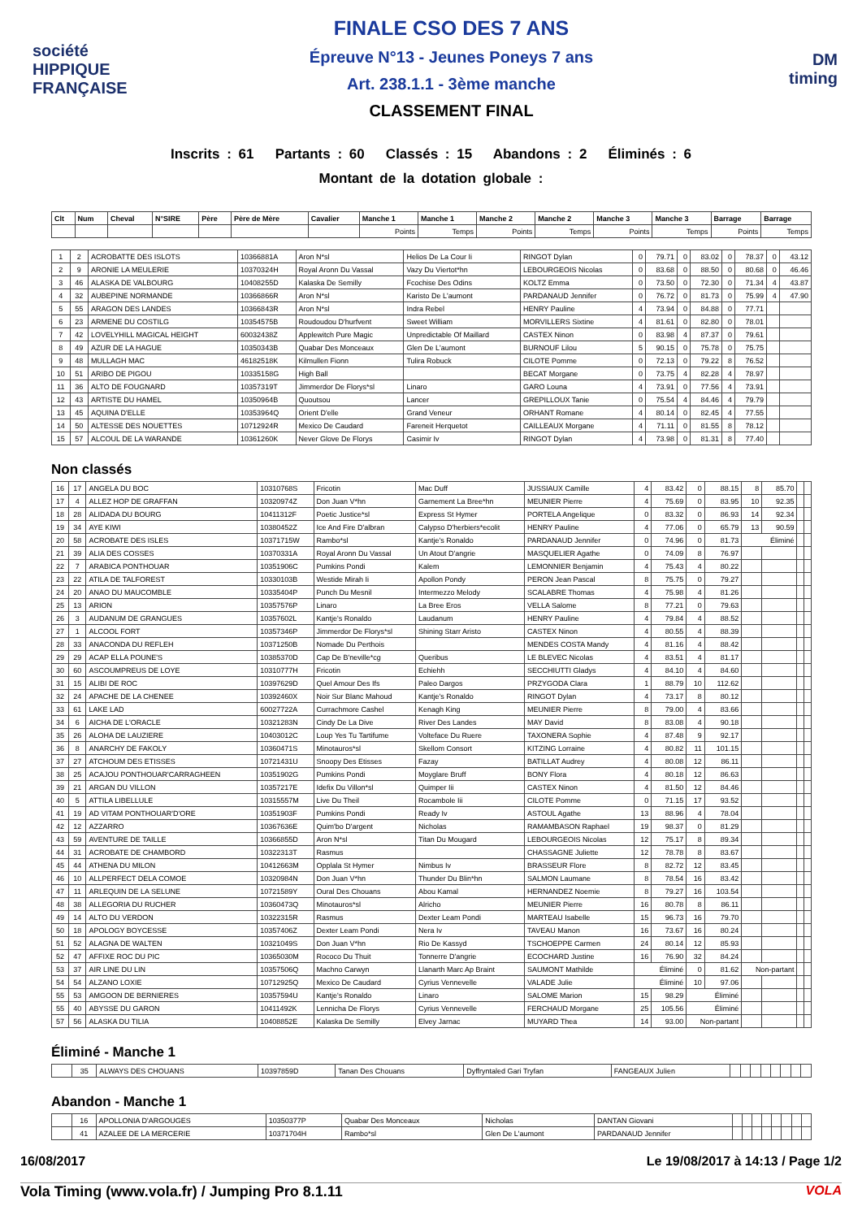société
HIPPIQUE
FRANÇAISE
FINALE CSO DES 7 ANS
Épreuve N°13 - Jeunes Poneys 7 ans
Art. 238.1.1 - 3ème manche
CLASSEMENT FINAL
DM
timing
Inscrits : 61 Partants : 60 Classés : 15 Abandons : 2 Éliminés : 6
Montant de la dotation globale :
| Clt | Num | Cheval | N°SIRE | Père | Père de Mère | Cavalier | Manche 1 | Manche 1 | Manche 2 | Manche 2 | Manche 3 | Manche 3 | Barrage | Barrage |
| --- | --- | --- | --- | --- | --- | --- | --- | --- | --- | --- | --- | --- | --- | --- |
| | | | | | | | Points | Temps | Points | Temps | Points | Temps | Points | Temps |
| 1 | 2 | ACROBATTE DES ISLOTS | 10366881A | Aron N*sl | Helios De La Cour Ii | RINGOT Dylan | 0 | 79.71 | 0 | 83.02 | 0 | 78.37 | 0 | 43.12 |
| 2 | 9 | ARONIE LA MEULERIE | 10370324H | Royal Aronn Du Vassal | Vazy Du Viertot*hn | LEBOURGEOIS Nicolas | 0 | 83.68 | 0 | 88.50 | 0 | 80.68 | 0 | 46.46 |
| 3 | 46 | ALASKA DE VALBOURG | 10408255D | Kalaska De Semilly | Fcochise Des Odins | KOLTZ Emma | 0 | 73.50 | 0 | 72.30 | 0 | 71.34 | 4 | 43.87 |
| 4 | 32 | AUBEPINE NORMANDE | 10366866R | Aron N*sl | Karisto De L'aumont | PARDANAUD Jennifer | 0 | 76.72 | 0 | 81.73 | 0 | 75.99 | 4 | 47.90 |
| 5 | 55 | ARAGON DES LANDES | 10366843R | Aron N*sl | Indra Rebel | HENRY Pauline | 4 | 73.94 | 0 | 84.88 | 0 | 77.71 | | |
| 6 | 23 | ARMENE DU COSTILG | 10354575B | Roudoudou D'hurfvent | Sweet William | MORVILLERS Sixtine | 4 | 81.61 | 0 | 82.80 | 0 | 78.01 | | |
| 7 | 42 | LOVELYHILL MAGICAL HEIGHT | 60032438Z | Applewitch Pure Magic | Unpredictable Of Maillard | CASTEX Ninon | 0 | 83.98 | 4 | 87.37 | 0 | 79.61 | | |
| 8 | 49 | AZUR DE LA HAGUE | 10350343B | Quabar Des Monceaux | Glen De L'aumont | BURNOUF Lilou | 5 | 90.15 | 0 | 75.78 | 0 | 75.75 | | |
| 9 | 48 | MULLAGH MAC | 46182518K | Kilmullen Fionn | Tulira Robuck | CILOTE Pomme | 0 | 72.13 | 0 | 79.22 | 8 | 76.52 | | |
| 10 | 51 | ARIBO DE PIGOU | 10335158G | High Ball | | BECAT Morgane | 0 | 73.75 | 4 | 82.28 | 4 | 78.97 | | |
| 11 | 36 | ALTO DE FOUGNARD | 10357319T | Jimmerdor De Florys*sl | Linaro | GARO Louna | 4 | 73.91 | 0 | 77.56 | 4 | 73.91 | | |
| 12 | 43 | ARTISTE DU HAMEL | 10350964B | Quoutsou | Lancer | GREPILLOUX Tanie | 0 | 75.54 | 4 | 84.46 | 4 | 79.79 | | |
| 13 | 45 | AQUINA D'ELLE | 10353964Q | Orient D'elle | Grand Veneur | ORHANT Romane | 4 | 80.14 | 0 | 82.45 | 4 | 77.55 | | |
| 14 | 50 | ALTESSE DES NOUETTES | 10712924R | Mexico De Caudard | Fareneit Herquetot | CAILLEAUX Morgane | 4 | 71.11 | 0 | 81.55 | 8 | 78.12 | | |
| 15 | 57 | ALCOUL DE LA WARANDE | 10361260K | Never Glove De Florys | Casimir Iv | RINGOT Dylan | 4 | 73.98 | 0 | 81.31 | 8 | 77.40 | | |
Non classés
| 16 | 17 | ANGELA DU BOC | 10310768S | Fricotin | Mac Duff | JUSSIAUX Camille | 4 | 83.42 | 0 | 88.15 | 8 | 85.70 | | |
| 17 | 4 | ALLEZ HOP DE GRAFFAN | 10320974Z | Don Juan V*hn | Garnement La Bree*hn | MEUNIER Pierre | 4 | 75.69 | 0 | 83.95 | 10 | 92.35 | | |
| 18 | 28 | ALIDADA DU BOURG | 10411312F | Poetic Justice*sl | Express St Hymer | PORTELA Angelique | 0 | 83.32 | 0 | 86.93 | 14 | 92.34 | | |
| 19 | 34 | AYE KIWI | 10380452Z | Ice And Fire D'albran | Calypso D'herbiers*ecolit | HENRY Pauline | 4 | 77.06 | 0 | 65.79 | 13 | 90.59 | | |
| 20 | 58 | ACROBATE DES ISLES | 10371715W | Rambo*sl | Kantje's Ronaldo | PARDANAUD Jennifer | 0 | 74.96 | 0 | 81.73 | Éliminé | | | |
| 21 | 39 | ALIA DES COSSES | 10370331A | Royal Aronn Du Vassal | Un Atout D'angrie | MASQUELIER Agathe | 0 | 74.09 | 8 | 76.97 | | | | |
| 22 | 7 | ARABICA PONTHOUAR | 10351906C | Pumkins Pondi | Kalem | LEMONNIER Benjamin | 4 | 75.43 | 4 | 80.22 | | | | |
| 23 | 22 | ATILA DE TALFOREST | 10330103B | Westide Mirah Ii | Apollon Pondy | PERON Jean Pascal | 8 | 75.75 | 0 | 79.27 | | | | |
| 24 | 20 | ANAO DU MAUCOMBLE | 10335404P | Punch Du Mesnil | Intermezzo Melody | SCALABRE Thomas | 4 | 75.98 | 4 | 81.26 | | | | |
| 25 | 13 | ARION | 10357576P | Linaro | La Bree Eros | VELLA Salome | 8 | 77.21 | 0 | 79.63 | | | | |
| 26 | 3 | AUDANUM DE GRANGUES | 10357602L | Kantje's Ronaldo | Laudanum | HENRY Pauline | 4 | 79.84 | 4 | 88.52 | | | | |
| 27 | 1 | ALCOOL FORT | 10357346P | Jimmerdor De Florys*sl | Shining Starr Aristo | CASTEX Ninon | 4 | 80.55 | 4 | 88.39 | | | | |
| 28 | 33 | ANACONDA DU REFLEH | 10371250B | Nomade Du Perthois | | MENDES COSTA Mandy | 4 | 81.16 | 4 | 88.42 | | | | |
| 29 | 29 | ACAP ELLA POUNE'S | 10385370D | Cap De B'neville*cg | Queribus | LE BLEVEC Nicolas | 4 | 83.51 | 4 | 81.17 | | | | |
| 30 | 60 | ASCOUMPREUS DE LOYE | 10310777H | Fricotin | Echiehh | SECCHIUTTI Gladys | 4 | 84.10 | 4 | 84.60 | | | | |
| 31 | 15 | ALIBI DE ROC | 10397629D | Quel Amour Des Ifs | Paleo Dargos | PRZYGODA Clara | 1 | 88.79 | 10 | 112.62 | | | | |
| 32 | 24 | APACHE DE LA CHENEE | 10392460X | Noir Sur Blanc Mahoud | Kantje's Ronaldo | RINGOT Dylan | 4 | 73.17 | 8 | 80.12 | | | | |
| 33 | 61 | LAKE LAD | 60027722A | Currachmore Cashel | Kenagh King | MEUNIER Pierre | 8 | 79.00 | 4 | 83.66 | | | | |
| 34 | 6 | AICHA DE L'ORACLE | 10321283N | Cindy De La Dive | River Des Landes | MAY David | 8 | 83.08 | 4 | 90.18 | | | | |
| 35 | 26 | ALOHA DE LAUZIERE | 10403012C | Loup Yes Tu Tartifume | Volteface Du Ruere | TAXONERA Sophie | 4 | 87.48 | 9 | 92.17 | | | | |
| 36 | 8 | ANARCHY DE FAKOLY | 10360471S | Minotauros*sl | Skellom Consort | KITZING Lorraine | 4 | 80.82 | 11 | 101.15 | | | | |
| 37 | 27 | ATCHOUM DES ETISSES | 10721431U | Snoopy Des Etisses | Fazay | BATILLAT Audrey | 4 | 80.08 | 12 | 86.11 | | | | |
| 38 | 25 | ACAJOU PONTHOUAR'CARRAGHEEN | 10351902G | Pumkins Pondi | Moyglare Bruff | BONY Flora | 4 | 80.18 | 12 | 86.63 | | | | |
| 39 | 21 | ARGAN DU VILLON | 10357217E | Idefix Du Villon*sl | Quimper Iii | CASTEX Ninon | 4 | 81.50 | 12 | 84.46 | | | | |
| 40 | 5 | ATTILA LIBELLULE | 10315557M | Live Du Theil | Rocambole Iii | CILOTE Pomme | 0 | 71.15 | 17 | 93.52 | | | | |
| 41 | 19 | AD VITAM PONTHOUAR'D'ORE | 10351903F | Pumkins Pondi | Ready Iv | ASTOUL Agathe | 13 | 88.96 | 4 | 78.04 | | | | |
| 42 | 12 | AZZARRO | 10367636E | Quim'bo D'argent | Nicholas | RAMAMBASON Raphael | 19 | 98.37 | 0 | 81.29 | | | | |
| 43 | 59 | AVENTURE DE TAILLE | 10366855D | Aron N*sl | Titan Du Mougard | LEBOURGEOIS Nicolas | 12 | 75.17 | 8 | 89.34 | | | | |
| 44 | 31 | ACROBATE DE CHAMBORD | 10322313T | Rasmus | | CHASSAGNE Juliette | 12 | 78.78 | 8 | 83.67 | | | | |
| 45 | 44 | ATHENA DU MILON | 10412663M | Opplala St Hymer | Nimbus Iv | BRASSEUR Flore | 8 | 82.72 | 12 | 83.45 | | | | |
| 46 | 10 | ALLPERFECT DELA COMOE | 10320984N | Don Juan V*hn | Thunder Du Blin*hn | SALMON Laumane | 8 | 78.54 | 16 | 83.42 | | | | |
| 47 | 11 | ARLEQUIN DE LA SELUNE | 10721589Y | Oural Des Chouans | Abou Kamal | HERNANDEZ Noemie | 8 | 79.27 | 16 | 103.54 | | | | |
| 48 | 38 | ALLEGORIA DU RUCHER | 10360473Q | Minotauros*sl | Alricho | MEUNIER Pierre | 16 | 80.78 | 8 | 86.11 | | | | |
| 49 | 14 | ALTO DU VERDON | 10322315R | Rasmus | Dexter Leam Pondi | MARTEAU Isabelle | 15 | 96.73 | 16 | 79.70 | | | | |
| 50 | 18 | APOLOGY BOYCESSE | 10357406Z | Dexter Leam Pondi | Nera Iv | TAVEAU Manon | 16 | 73.67 | 16 | 80.24 | | | | |
| 51 | 52 | ALAGNA DE WALTEN | 10321049S | Don Juan V*hn | Rio De Kassyd | TSCHOEPPE Carmen | 24 | 80.14 | 12 | 85.93 | | | | |
| 52 | 47 | AFFIXE ROC DU PIC | 10365030M | Rococo Du Thuit | Tonnerre D'angrie | ECOCHARD Justine | 16 | 76.90 | 32 | 84.24 | | | | |
| 53 | 37 | AIR LINE DU LIN | 10357506Q | Machno Carwyn | Llanarth Marc Ap Braint | SAUMONT Mathilde | Éliminé | | 0 | 81.62 | Non-partant | | | |
| 54 | 54 | ALZANO LOXIE | 10712925Q | Mexico De Caudard | Cyrius Vennevelle | VALADE Julie | Éliminé | | 10 | 97.06 | | | | |
| 55 | 53 | AMGOON DE BERNIERES | 10357594U | Kantje's Ronaldo | Linaro | SALOME Marion | 15 | 98.29 | Éliminé | | | | | |
| 55 | 40 | ABYSSE DU GARON | 10411492K | Lennicha De Florys | Cyrius Vennevelle | FERCHAUD Morgane | 25 | 105.56 | Éliminé | | | | | |
| 57 | 56 | ALASKA DU TILIA | 10408852E | Kalaska De Semilly | Elvey Jarnac | MUYARD Thea | 14 | 93.00 | Non-partant | | | | | |
Éliminé - Manche 1
| | 35 | ALWAYS DES CHOUANS | 10397859D | Tanan Des Chouans | Dyffryntaled Gari Tryfan | FANGEAUX Julien | | | | | | | | |
Abandon - Manche 1
| | 16 | APOLLONIA D'ARGOUGES | 10350377P | Quabar Des Monceaux | Nicholas | DANTAN Giovani | | | | | | | | |
| | 41 | AZALEE DE LA MERCERIE | 10371704H | Rambo*sl | Glen De L'aumont | PARDANAUD Jennifer | | | | | | | | |
16/08/2017 Le 19/08/2017 à 14:13 / Page 1/2
Vola Timing (www.vola.fr) / Jumping Pro 8.1.11 VOLA